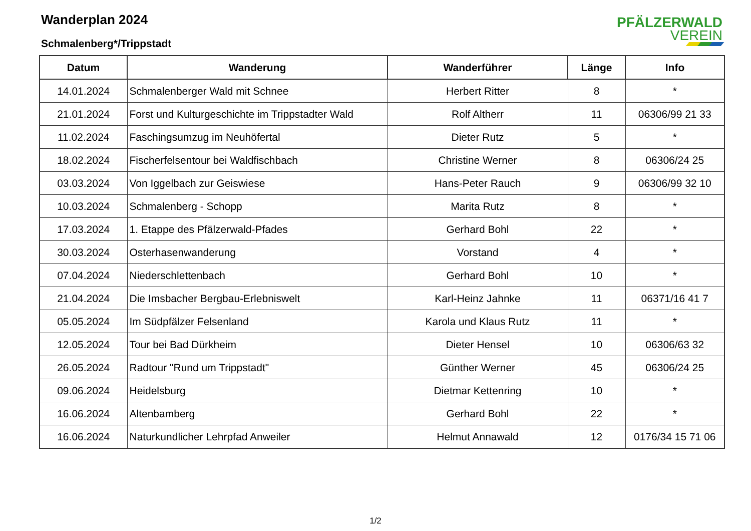Wanderplan 2024
Schmalenberg*/Trippstadt
PFÄLZERWALD
VEREIN
| Datum | Wanderung | Wanderführer | Länge | Info |
| --- | --- | --- | --- | --- |
| 14.01.2024 | Schmalenberger Wald mit Schnee | Herbert Ritter | 8 | * |
| 21.01.2024 | Forst und Kulturgeschichte im Trippstadter Wald | Rolf Altherr | 11 | 06306/99 21 33 |
| 11.02.2024 | Faschingsumzug im Neuhöfertal | Dieter Rutz | 5 | * |
| 18.02.2024 | Fischerfelsentour bei Waldfischbach | Christine Werner | 8 | 06306/24 25 |
| 03.03.2024 | Von Iggelbach zur Geiswiese | Hans-Peter Rauch | 9 | 06306/99 32 10 |
| 10.03.2024 | Schmalenberg - Schopp | Marita Rutz | 8 | * |
| 17.03.2024 | 1. Etappe des Pfälzerwald-Pfades | Gerhard Bohl | 22 | * |
| 30.03.2024 | Osterhasenwanderung | Vorstand | 4 | * |
| 07.04.2024 | Niederschlettenbach | Gerhard Bohl | 10 | * |
| 21.04.2024 | Die Imsbacher Bergbau-Erlebniswelt | Karl-Heinz Jahnke | 11 | 06371/16 41 7 |
| 05.05.2024 | Im Südpfälzer Felsenland | Karola und Klaus Rutz | 11 | * |
| 12.05.2024 | Tour bei Bad Dürkheim | Dieter Hensel | 10 | 06306/63 32 |
| 26.05.2024 | Radtour "Rund um Trippstadt" | Günther Werner | 45 | 06306/24 25 |
| 09.06.2024 | Heidelsburg | Dietmar Kettenring | 10 | * |
| 16.06.2024 | Altenbamberg | Gerhard Bohl | 22 | * |
| 16.06.2024 | Naturkundlicher Lehrpfad Anweiler | Helmut Annawald | 12 | 0176/34 15 71 06 |
1/2